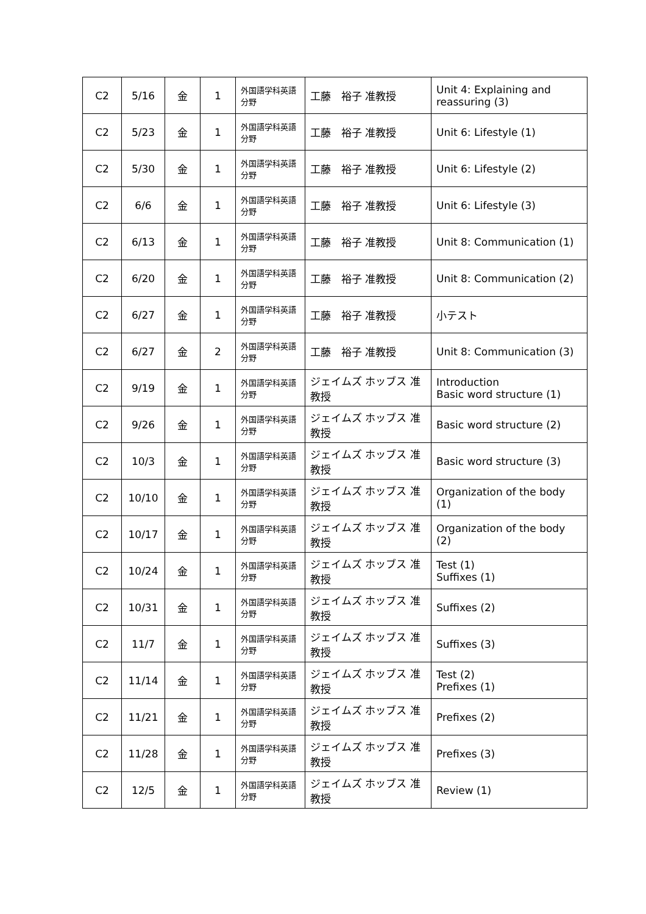| C2 | 5/16 | 金 | 1 | 外国語学科英語分野 | 工藤 裕子 准教授 | Unit 4: Explaining and reassuring (3) |
| C2 | 5/23 | 金 | 1 | 外国語学科英語分野 | 工藤 裕子 准教授 | Unit 6: Lifestyle (1) |
| C2 | 5/30 | 金 | 1 | 外国語学科英語分野 | 工藤 裕子 准教授 | Unit 6: Lifestyle (2) |
| C2 | 6/6 | 金 | 1 | 外国語学科英語分野 | 工藤 裕子 准教授 | Unit 6: Lifestyle (3) |
| C2 | 6/13 | 金 | 1 | 外国語学科英語分野 | 工藤 裕子 准教授 | Unit 8: Communication (1) |
| C2 | 6/20 | 金 | 1 | 外国語学科英語分野 | 工藤 裕子 准教授 | Unit 8: Communication (2) |
| C2 | 6/27 | 金 | 1 | 外国語学科英語分野 | 工藤 裕子 准教授 | 小テスト |
| C2 | 6/27 | 金 | 2 | 外国語学科英語分野 | 工藤 裕子 准教授 | Unit 8: Communication (3) |
| C2 | 9/19 | 金 | 1 | 外国語学科英語分野 | ジェイムズ ホッブス 准教授 | Introduction Basic word structure (1) |
| C2 | 9/26 | 金 | 1 | 外国語学科英語分野 | ジェイムズ ホッブス 准教授 | Basic word structure (2) |
| C2 | 10/3 | 金 | 1 | 外国語学科英語分野 | ジェイムズ ホッブス 准教授 | Basic word structure (3) |
| C2 | 10/10 | 金 | 1 | 外国語学科英語分野 | ジェイムズ ホッブス 准教授 | Organization of the body (1) |
| C2 | 10/17 | 金 | 1 | 外国語学科英語分野 | ジェイムズ ホッブス 准教授 | Organization of the body (2) |
| C2 | 10/24 | 金 | 1 | 外国語学科英語分野 | ジェイムズ ホッブス 准教授 | Test (1) Suffixes (1) |
| C2 | 10/31 | 金 | 1 | 外国語学科英語分野 | ジェイムズ ホッブス 准教授 | Suffixes (2) |
| C2 | 11/7 | 金 | 1 | 外国語学科英語分野 | ジェイムズ ホッブス 准教授 | Suffixes (3) |
| C2 | 11/14 | 金 | 1 | 外国語学科英語分野 | ジェイムズ ホッブス 准教授 | Test (2) Prefixes (1) |
| C2 | 11/21 | 金 | 1 | 外国語学科英語分野 | ジェイムズ ホッブス 准教授 | Prefixes (2) |
| C2 | 11/28 | 金 | 1 | 外国語学科英語分野 | ジェイムズ ホッブス 准教授 | Prefixes (3) |
| C2 | 12/5 | 金 | 1 | 外国語学科英語分野 | ジェイムズ ホッブス 准教授 | Review (1) |